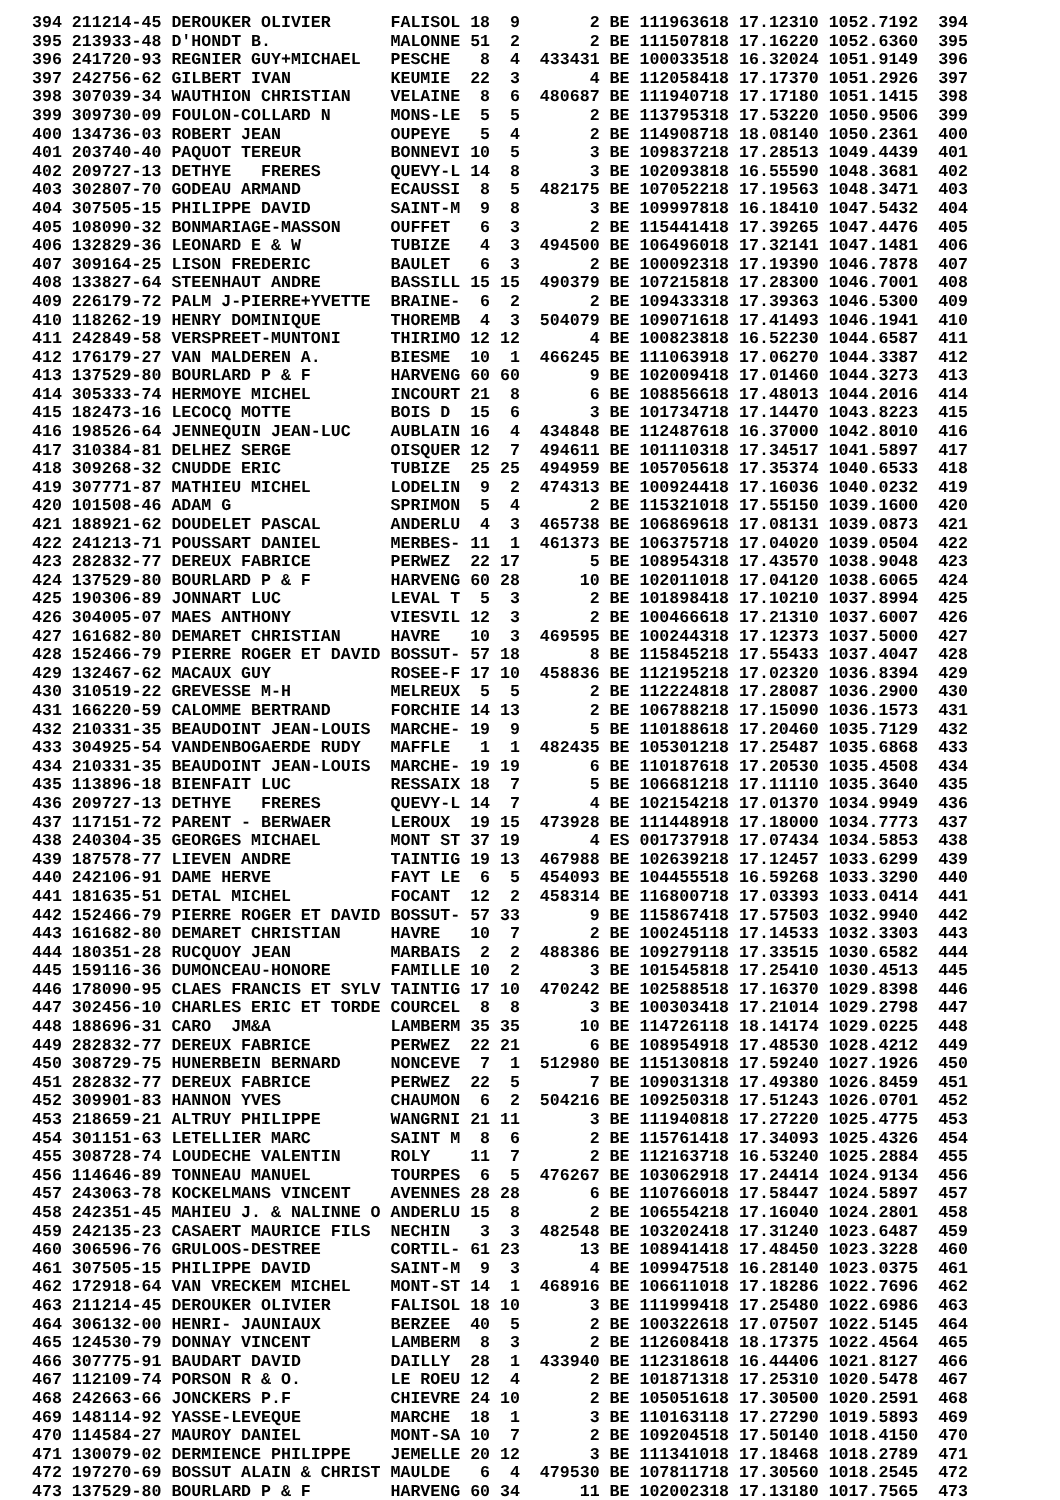394 211214-45 DEROUKER OLIVIER      FALISOL 18  9       2 BE 111963618 17.12310 1052.7192  394
395 213933-48 D'HONDT B.            MALONNE 51  2       2 BE 111507818 17.16220 1052.6360  395
396 241720-93 REGNIER GUY+MICHAEL   PESCHE   8  4  433431 BE 100033518 16.32024 1051.9149  396
397 242756-62 GILBERT IVAN          KEUMIE  22  3       4 BE 112058418 17.17370 1051.2926  397
398 307039-34 WAUTHION CHRISTIAN    VELAINE  8  6  480687 BE 111940718 17.17180 1051.1415  398
399 309730-09 FOULON-COLLARD N      MONS-LE  5  5       2 BE 113795318 17.53220 1050.9506  399
400 134736-03 ROBERT JEAN           OUPEYE   5  4       2 BE 114908718 18.08140 1050.2361  400
401 203740-40 PAQUOT TEREUR         BONNEVI 10  5       3 BE 109837218 17.28513 1049.4439  401
402 209727-13 DETHYE   FRERES       QUEVY-L 14  8       3 BE 102093818 16.55590 1048.3681  402
403 302807-70 GODEAU ARMAND         ECAUSSI  8  5  482175 BE 107052218 17.19563 1048.3471  403
404 307505-15 PHILIPPE DAVID        SAINT-M  9  8       3 BE 109997818 16.18410 1047.5432  404
405 108090-32 BONMARIAGE-MASSON     OUFFET   6  3       2 BE 115441418 17.39265 1047.4476  405
406 132829-36 LEONARD E & W         TUBIZE   4  3  494500 BE 106496018 17.32141 1047.1481  406
407 309164-25 LISON FREDERIC        BAULET   6  3       2 BE 100092318 17.19390 1046.7878  407
408 133827-64 STEENHAUT ANDRE       BASSILL 15 15  490379 BE 107215818 17.28300 1046.7001  408
409 226179-72 PALM J-PIERRE+YVETTE  BRAINE-  6  2       2 BE 109433318 17.39363 1046.5300  409
410 118262-19 HENRY DOMINIQUE       THOREMB  4  3  504079 BE 109071618 17.41493 1046.1941  410
411 242849-58 VERSPREET-MUNTONI     THIRIMO 12 12       4 BE 100823818 16.52230 1044.6587  411
412 176179-27 VAN MALDEREN A.       BIESME  10  1  466245 BE 111063918 17.06270 1044.3387  412
413 137529-80 BOURLARD P & F        HARVENG 60 60       9 BE 102009418 17.01460 1044.3273  413
414 305333-74 HERMOYE MICHEL        INCOURT 21  8       6 BE 108856618 17.48013 1044.2016  414
415 182473-16 LECOCQ MOTTE          BOIS D  15  6       3 BE 101734718 17.14470 1043.8223  415
416 198526-64 JENNEQUIN JEAN-LUC    AUBLAIN 16  4  434848 BE 112487618 16.37000 1042.8010  416
417 310384-81 DELHEZ SERGE          OISQUER 12  7  494611 BE 101110318 17.34517 1041.5897  417
418 309268-32 CNUDDE ERIC           TUBIZE  25 25  494959 BE 105705618 17.35374 1040.6533  418
419 307771-87 MATHIEU MICHEL        LODELIN  9  2  474313 BE 100924418 17.16036 1040.0232  419
420 101508-46 ADAM G                SPRIMON  5  4       2 BE 115321018 17.55150 1039.1600  420
421 188921-62 DOUDELET PASCAL       ANDERLU  4  3  465738 BE 106869618 17.08131 1039.0873  421
422 241213-71 POUSSART DANIEL       MERBES- 11  1  461373 BE 106375718 17.04020 1039.0504  422
423 282832-77 DEREUX FABRICE        PERWEZ  22 17       5 BE 108954318 17.43570 1038.9048  423
424 137529-80 BOURLARD P & F        HARVENG 60 28      10 BE 102011018 17.04120 1038.6065  424
425 190306-89 JONNART LUC           LEVAL T  5  3       2 BE 101898418 17.10210 1037.8994  425
426 304005-07 MAES ANTHONY          VIESVIL 12  3       2 BE 100466618 17.21310 1037.6007  426
427 161682-80 DEMARET CHRISTIAN     HAVRE   10  3  469595 BE 100244318 17.12373 1037.5000  427
428 152466-79 PIERRE ROGER ET DAVID BOSSUT- 57 18       8 BE 115845218 17.55433 1037.4047  428
429 132467-62 MACAUX GUY            ROSEE-F 17 10  458836 BE 112195218 17.02320 1036.8394  429
430 310519-22 GREVESSE M-H          MELREUX  5  5       2 BE 112224818 17.28087 1036.2900  430
431 166220-59 CALOMME BERTRAND      FORCHIE 14 13       2 BE 106788218 17.15090 1036.1573  431
432 210331-35 BEAUDOINT JEAN-LOUIS  MARCHE- 19  9       5 BE 110188618 17.20460 1035.7129  432
433 304925-54 VANDENBOGAERDE RUDY   MAFFLE   1  1  482435 BE 105301218 17.25487 1035.6868  433
434 210331-35 BEAUDOINT JEAN-LOUIS  MARCHE- 19 19       6 BE 110187618 17.20530 1035.4508  434
435 113896-18 BIENFAIT LUC          RESSAIX 18  7       5 BE 106681218 17.11110 1035.3640  435
436 209727-13 DETHYE   FRERES       QUEVY-L 14  7       4 BE 102154218 17.01370 1034.9949  436
437 117151-72 PARENT - BERWAER      LEROUX  19 15  473928 BE 111448918 17.18000 1034.7773  437
438 240304-35 GEORGES MICHAEL       MONT ST 37 19       4 ES 001737918 17.07434 1034.5853  438
439 187578-77 LIEVEN ANDRE          TAINTIG 19 13  467988 BE 102639218 17.12457 1033.6299  439
440 242106-91 DAME HERVE            FAYT LE  6  5  454093 BE 104455518 16.59268 1033.3290  440
441 181635-51 DETAL MICHEL          FOCANT  12  2  458314 BE 116800718 17.03393 1033.0414  441
442 152466-79 PIERRE ROGER ET DAVID BOSSUT- 57 33       9 BE 115867418 17.57503 1032.9940  442
443 161682-80 DEMARET CHRISTIAN     HAVRE   10  7       2 BE 100245118 17.14533 1032.3303  443
444 180351-28 RUCQUOY JEAN          MARBAIS  2  2  488386 BE 109279118 17.33515 1030.6582  444
445 159116-36 DUMONCEAU-HONORE      FAMILLE 10  2       3 BE 101545818 17.25410 1030.4513  445
446 178090-95 CLAES FRANCIS ET SYLV TAINTIG 17 10  470242 BE 102588518 17.16370 1029.8398  446
447 302456-10 CHARLES ERIC ET TORDE COURCEL  8  8       3 BE 100303418 17.21014 1029.2798  447
448 188696-31 CARO  JM&A            LAMBERM 35 35      10 BE 114726118 18.14174 1029.0225  448
449 282832-77 DEREUX FABRICE        PERWEZ  22 21       6 BE 108954918 17.48530 1028.4212  449
450 308729-75 HUNERBEIN BERNARD     NONCEVE  7  1  512980 BE 115130818 17.59240 1027.1926  450
451 282832-77 DEREUX FABRICE        PERWEZ  22  5       7 BE 109031318 17.49380 1026.8459  451
452 309901-83 HANNON YVES           CHAUMON  6  2  504216 BE 109250318 17.51243 1026.0701  452
453 218659-21 ALTRUY PHILIPPE       WANGRNI 21 11       3 BE 111940818 17.27220 1025.4775  453
454 301151-63 LETELLIER MARC        SAINT M  8  6       2 BE 115761418 17.34093 1025.4326  454
455 308728-74 LOUDECHE VALENTIN     ROLY    11  7       2 BE 112163718 16.53240 1025.2884  455
456 114646-89 TONNEAU MANUEL        TOURPES  6  5  476267 BE 103062918 17.24414 1024.9134  456
457 243063-78 KOCKELMANS VINCENT    AVENNES 28 28       6 BE 110766018 17.58447 1024.5897  457
458 242351-45 MAHIEU J. & NALINNE O ANDERLU 15  8       2 BE 106554218 17.16040 1024.2801  458
459 242135-23 CASAERT MAURICE FILS  NECHIN   3  3  482548 BE 103202418 17.31240 1023.6487  459
460 306596-76 GRULOOS-DESTREE       CORTIL- 61 23      13 BE 108941418 17.48450 1023.3228  460
461 307505-15 PHILIPPE DAVID        SAINT-M  9  3       4 BE 109947518 16.28140 1023.0375  461
462 172918-64 VAN VRECKEM MICHEL    MONT-ST 14  1  468916 BE 106611018 17.18286 1022.7696  462
463 211214-45 DEROUKER OLIVIER      FALISOL 18 10       3 BE 111999418 17.25480 1022.6986  463
464 306132-00 HENRI- JAUNIAUX       BERZEE  40  5       2 BE 100322618 17.07507 1022.5145  464
465 124530-79 DONNAY VINCENT        LAMBERM  8  3       2 BE 112608418 18.17375 1022.4564  465
466 307775-91 BAUDART DAVID         DAILLY  28  1  433940 BE 112318618 16.44406 1021.8127  466
467 112109-74 PORSON R & O.         LE ROEU 12  4       2 BE 101871318 17.25310 1020.5478  467
468 242663-66 JONCKERS P.F          CHIEVRE 24 10       2 BE 105051618 17.30500 1020.2591  468
469 148114-92 YASSE-LEVEQUE         MARCHE  18  1       3 BE 110163118 17.27290 1019.5893  469
470 114584-27 MAUROY DANIEL         MONT-SA 10  7       2 BE 109204518 17.50140 1018.4150  470
471 130079-02 DERMIENCE PHILIPPE    JEMELLE 20 12       3 BE 111341018 17.18468 1018.2789  471
472 197270-69 BOSSUT ALAIN & CHRIST MAULDE   6  4  479530 BE 107811718 17.30560 1018.2545  472
473 137529-80 BOURLARD P & F        HARVENG 60 34      11 BE 102002318 17.13180 1017.7565  473